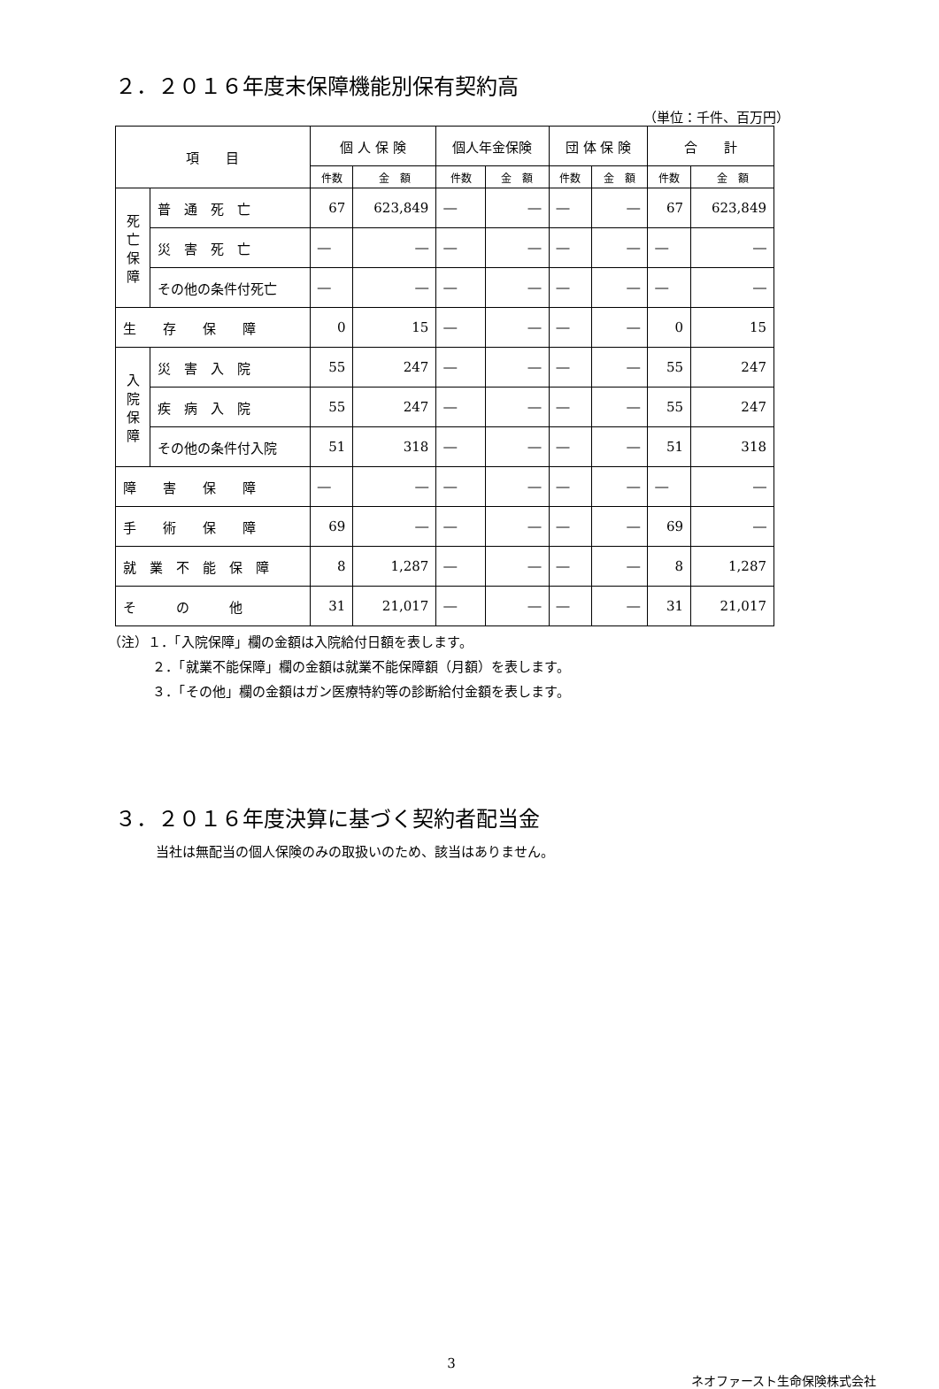２．２０１６年度末保障機能別保有契約高
（単位：千件、百万円）
| 項 目 | | 個 人 保 険 | | 個人年金保険 | | 団 体 保 険 | | 合 計 | |
| --- | --- | --- | --- | --- | --- | --- | --- | --- | --- |
| | | 件数 | 金 額 | 件数 | 金 額 | 件数 | 金 額 | 件数 | 金 額 |
| 死亡保障 | 普 通 死 亡 | 67 | 623,849 | ― | ― | ― | ― | 67 | 623,849 |
| | 災 害 死 亡 | ― | ― | ― | ― | ― | ― | ― | ― |
| | その他の条件付死亡 | ― | ― | ― | ― | ― | ― | ― | ― |
| 生 存 保 障 | | 0 | 15 | ― | ― | ― | ― | 0 | 15 |
| 入院保障 | 災 害 入 院 | 55 | 247 | ― | ― | ― | ― | 55 | 247 |
| | 疾 病 入 院 | 55 | 247 | ― | ― | ― | ― | 55 | 247 |
| | その他の条件付入院 | 51 | 318 | ― | ― | ― | ― | 51 | 318 |
| 障 害 保 障 | | ― | ― | ― | ― | ― | ― | ― | ― |
| 手 術 保 障 | | 69 | ― | ― | ― | ― | ― | 69 | ― |
| 就 業 不 能 保 障 | | 8 | 1,287 | ― | ― | ― | ― | 8 | 1,287 |
| そ の 他 | | 31 | 21,017 | ― | ― | ― | ― | 31 | 21,017 |
（注）１．「入院保障」欄の金額は入院給付日額を表します。
２．「就業不能保障」欄の金額は就業不能保障額（月額）を表します。
３．「その他」欄の金額はガン医療特約等の診断給付金額を表します。
３．２０１６年度決算に基づく契約者配当金
当社は無配当の個人保険のみの取扱いのため、該当はありません。
3
ネオファースト生命保険株式会社